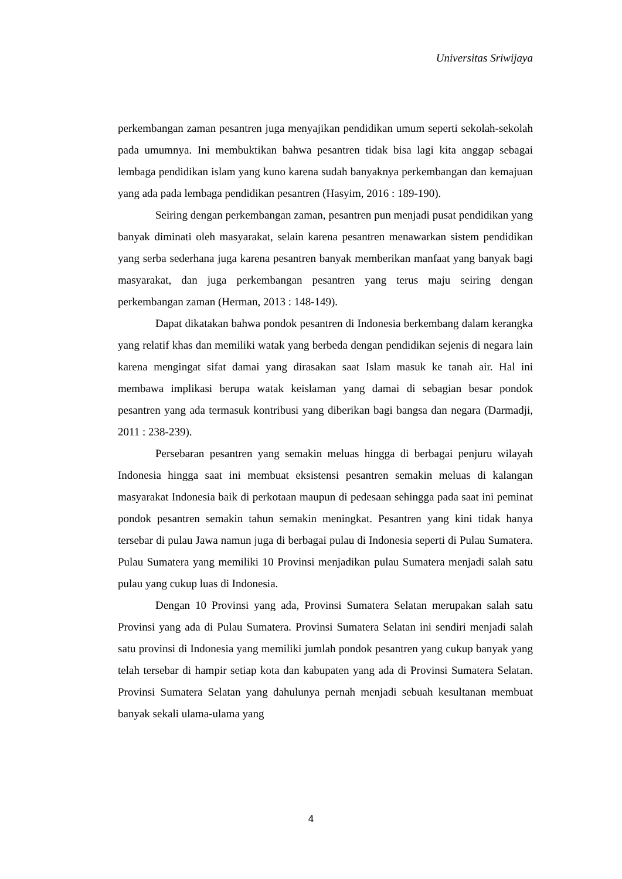Universitas Sriwijaya
perkembangan zaman pesantren juga menyajikan pendidikan umum seperti sekolah-sekolah pada umumnya. Ini membuktikan bahwa pesantren tidak bisa lagi kita anggap sebagai lembaga pendidikan islam yang kuno karena sudah banyaknya perkembangan dan kemajuan yang ada pada lembaga pendidikan pesantren (Hasyim, 2016 : 189-190).
Seiring dengan perkembangan zaman, pesantren pun menjadi pusat pendidikan yang banyak diminati oleh masyarakat, selain karena pesantren menawarkan sistem pendidikan yang serba sederhana juga karena pesantren banyak memberikan manfaat yang banyak bagi masyarakat, dan juga perkembangan pesantren yang terus maju seiring dengan perkembangan zaman (Herman, 2013 : 148-149).
Dapat dikatakan bahwa pondok pesantren di Indonesia berkembang dalam kerangka yang relatif khas dan memiliki watak yang berbeda dengan pendidikan sejenis di negara lain karena mengingat sifat damai yang dirasakan saat Islam masuk ke tanah air. Hal ini membawa implikasi berupa watak keislaman yang damai di sebagian besar pondok pesantren yang ada termasuk kontribusi yang diberikan bagi bangsa dan negara (Darmadji, 2011 : 238-239).
Persebaran pesantren yang semakin meluas hingga di berbagai penjuru wilayah Indonesia hingga saat ini membuat eksistensi pesantren semakin meluas di kalangan masyarakat Indonesia baik di perkotaan maupun di pedesaan sehingga pada saat ini peminat pondok pesantren semakin tahun semakin meningkat. Pesantren yang kini tidak hanya tersebar di pulau Jawa namun juga di berbagai pulau di Indonesia seperti di Pulau Sumatera. Pulau Sumatera yang memiliki 10 Provinsi menjadikan pulau Sumatera menjadi salah satu pulau yang cukup luas di Indonesia.
Dengan 10 Provinsi yang ada, Provinsi Sumatera Selatan merupakan salah satu Provinsi yang ada di Pulau Sumatera. Provinsi Sumatera Selatan ini sendiri menjadi salah satu provinsi di Indonesia yang memiliki jumlah pondok pesantren yang cukup banyak yang telah tersebar di hampir setiap kota dan kabupaten yang ada di Provinsi Sumatera Selatan. Provinsi Sumatera Selatan yang dahulunya pernah menjadi sebuah kesultanan membuat banyak sekali ulama-ulama yang
4